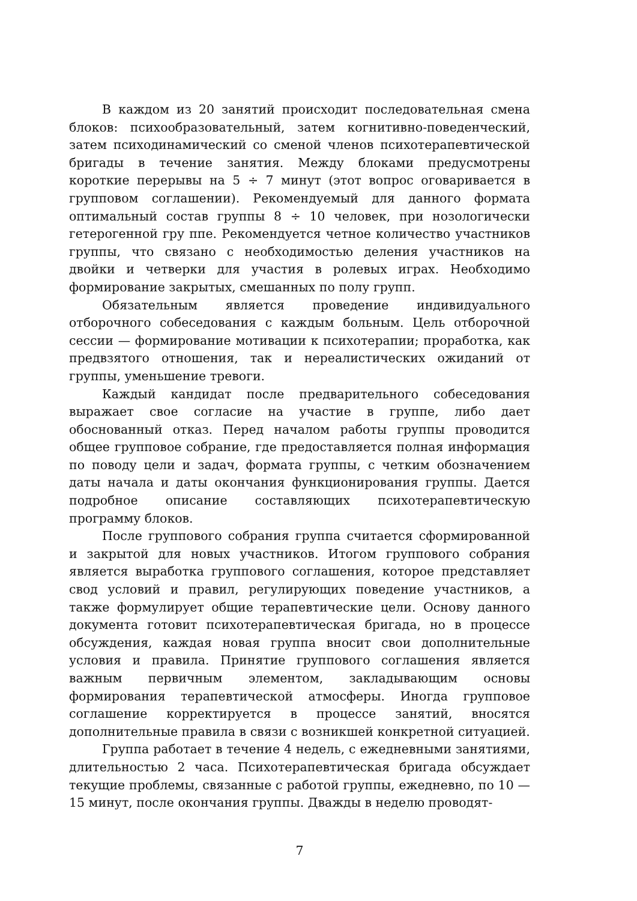В каждом из 20 занятий происходит последовательная смена блоков: психообразовательный, затем когнитивно-поведенческий, затем психодинамический со сменой членов психотерапевтической бригады в течение занятия. Между блоками предусмотрены короткие перерывы на 5 ÷ 7 минут (этот вопрос оговаривается в групповом соглашении). Рекомендуемый для данного формата оптимальный состав группы 8 ÷ 10 человек, при нозологически гетерогенной гру ппе. Рекомендуется четное количество участников группы, что связано с необходимостью деления участников на двойки и четверки для участия в ролевых играх. Необходимо формирование закрытых, смешанных по полу групп.
Обязательным является проведение индивидуального отборочного собеседования с каждым больным. Цель отборочной сессии — формирование мотивации к психотерапии; проработка, как предвзятого отношения, так и нереалистических ожиданий от группы, уменьшение тревоги.
Каждый кандидат после предварительного собеседования выражает свое согласие на участие в группе, либо дает обоснованный отказ. Перед началом работы группы проводится общее групповое собрание, где предоставляется полная информация по поводу цели и задач, формата группы, с четким обозначением даты начала и даты окончания функционирования группы. Дается подробное описание составляющих психотерапевтическую программу блоков.
После группового собрания группа считается сформированной и закрытой для новых участников. Итогом группового собрания является выработка группового соглашения, которое представляет свод условий и правил, регулирующих поведение участников, а также формулирует общие терапевтические цели. Основу данного документа готовит психотерапевтическая бригада, но в процессе обсуждения, каждая новая группа вносит свои дополнительные условия и правила. Принятие группового соглашения является важным первичным элементом, закладывающим основы формирования терапевтической атмосферы. Иногда групповое соглашение корректируется в процессе занятий, вносятся дополнительные правила в связи с возникшей конкретной ситуацией.
Группа работает в течение 4 недель, с ежедневными занятиями, длительностью 2 часа. Психотерапевтическая бригада обсуждает текущие проблемы, связанные с работой группы, ежедневно, по 10 — 15 минут, после окончания группы. Дважды в неделю проводят-
7